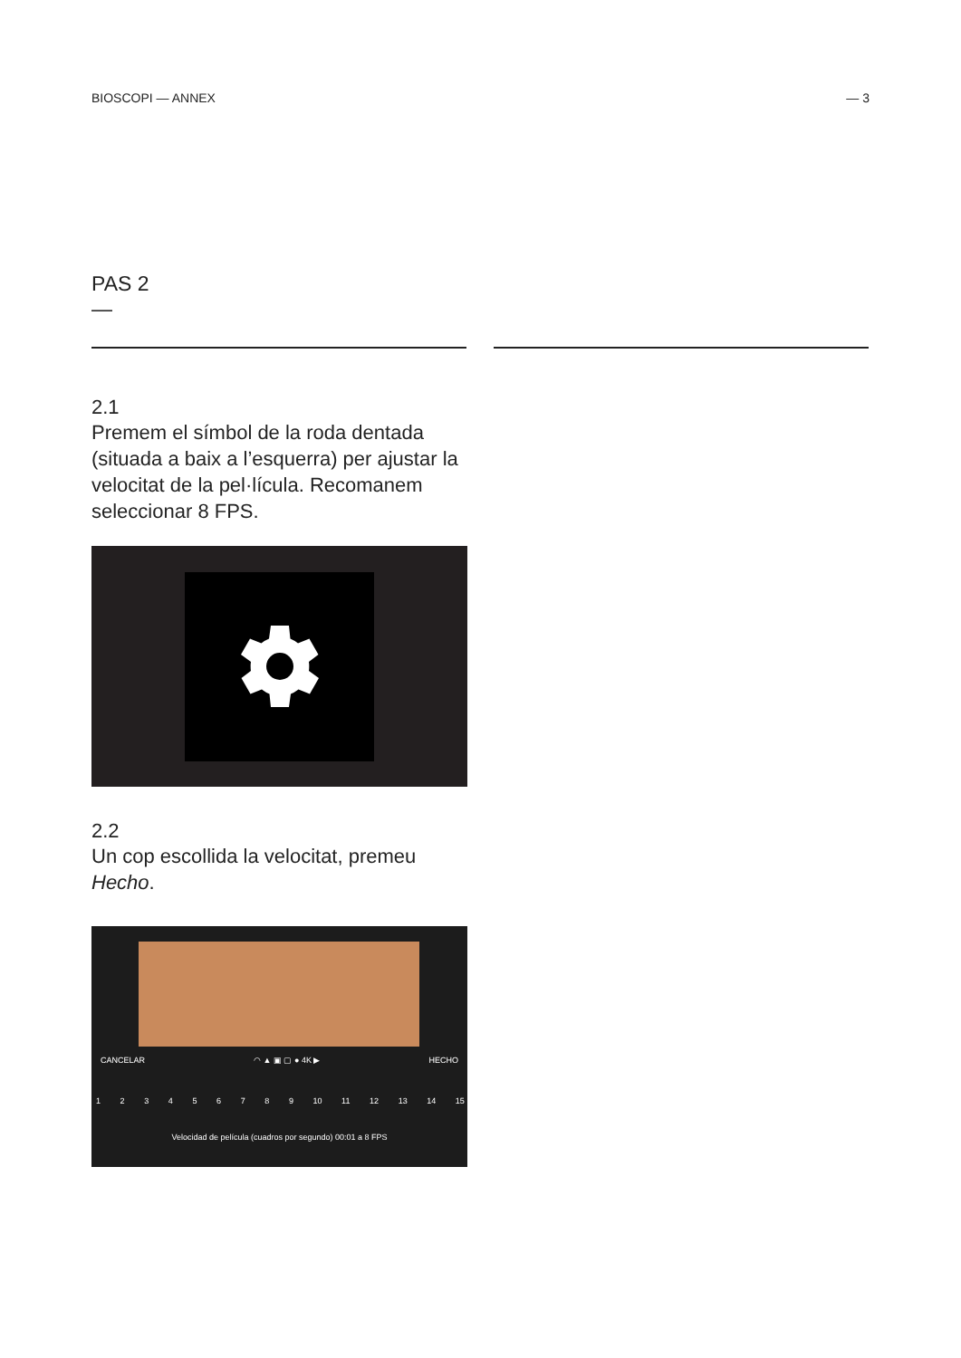BIOSCOPI — ANNEX — 3
PAS 2
—
2.1
Premem el símbol de la roda dentada (situada a baix a l’esquerra) per ajustar la velocitat de la pel·lícula. Recomanem seleccionar 8 FPS.
2.2
Un cop escollida la velocitat, premeu Hecho.
CANCELAR ◠ ▲ ▣ ▢ ● 4K ▶ HECHO
123456789 10 11 12 13 14 15
Velocidad de película (cuadros por segundo) 00:01 a 8 FPS